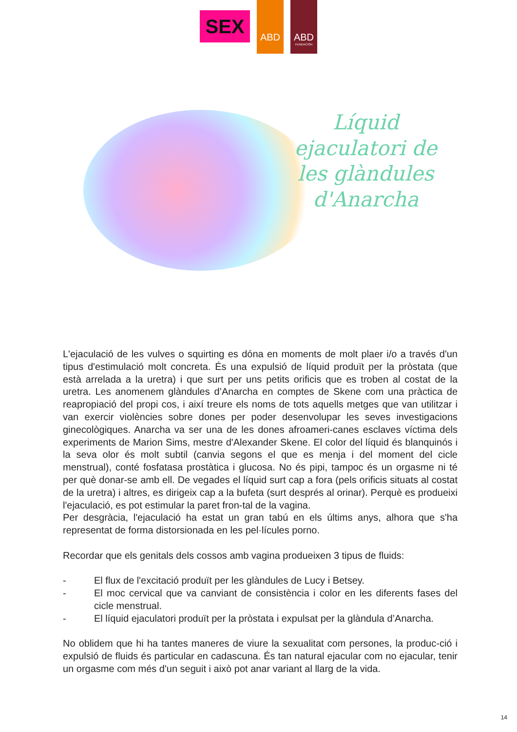SEX
ABD ABD
FUNDACIÓN
Líquid ejaculatori de les glàndules d'Anarcha
L'ejaculació de les vulves o squirting es dóna en moments de molt plaer i/o a través d'un tipus d'estimulació molt concreta. És una expulsió de líquid produït per la pròstata (que està arrelada a la uretra) i que surt per uns petits orificis que es troben al costat de la uretra. Les anomenem glàndules d’Anarcha en comptes de Skene com una pràctica de reapropiació del propi cos, i així treure els noms de tots aquells metges que van utilitzar i van exercir violències sobre dones per poder desenvolupar les seves investigacions ginecològiques. Anarcha va ser una de les dones afroameri-canes esclaves víctima dels experiments de Marion Sims, mestre d'Alexander Skene. El color del líquid és blanquinós i la seva olor és molt subtil (canvia segons el que es menja i del moment del cicle menstrual), conté fosfatasa prostàtica i glucosa. No és pipi, tampoc és un orgasme ni té per què donar-se amb ell. De vegades el líquid surt cap a fora (pels orificis situats al costat de la uretra) i altres, es dirigeix cap a la bufeta (surt després al orinar). Perquè es produeixi l'ejaculació, es pot estimular la paret fron-tal de la vagina.
Per desgràcia, l'ejaculació ha estat un gran tabú en els últims anys, alhora que s'ha representat de forma distorsionada en les pel·lícules porno.
Recordar que els genitals dels cossos amb vagina produeixen 3 tipus de fluids:
- El flux de l'excitació produït per les glàndules de Lucy i Betsey.
- El moc cervical que va canviant de consistència i color en les diferents fases del cicle menstrual.
- El líquid ejaculatori produït per la pròstata i expulsat per la glàndula d’Anarcha.
No oblidem que hi ha tantes maneres de viure la sexualitat com persones, la produc-ció i expulsió de fluids és particular en cadascuna. És tan natural ejacular com no ejacular, tenir un orgasme com més d'un seguit i això pot anar variant al llarg de la vida.
14